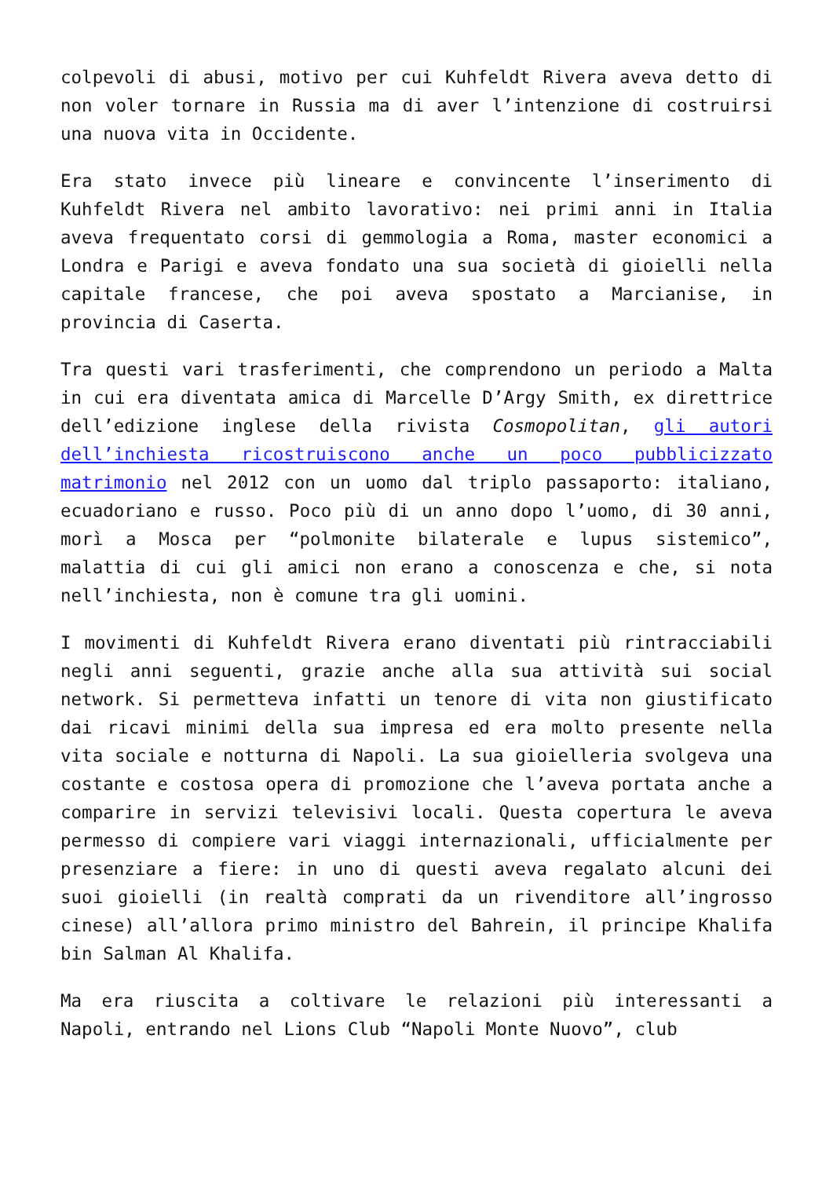colpevoli di abusi, motivo per cui Kuhfeldt Rivera aveva detto di non voler tornare in Russia ma di aver l’intenzione di costruirsi una nuova vita in Occidente.
Era stato invece più lineare e convincente l’inserimento di Kuhfeldt Rivera nel ambito lavorativo: nei primi anni in Italia aveva frequentato corsi di gemmologia a Roma, master economici a Londra e Parigi e aveva fondato una sua società di gioielli nella capitale francese, che poi aveva spostato a Marcianise, in provincia di Caserta.
Tra questi vari trasferimenti, che comprendono un periodo a Malta in cui era diventata amica di Marcelle D’Argy Smith, ex direttrice dell’edizione inglese della rivista Cosmopolitan, gli autori dell’inchiesta ricostruiscono anche un poco pubblicizzato matrimonio nel 2012 con un uomo dal triplo passaporto: italiano, ecuadoriano e russo. Poco più di un anno dopo l’uomo, di 30 anni, morì a Mosca per “polmonite bilaterale e lupus sistemico”, malattia di cui gli amici non erano a conoscenza e che, si nota nell’inchiesta, non è comune tra gli uomini.
I movimenti di Kuhfeldt Rivera erano diventati più rintracciabili negli anni seguenti, grazie anche alla sua attività sui social network. Si permetteva infatti un tenore di vita non giustificato dai ricavi minimi della sua impresa ed era molto presente nella vita sociale e notturna di Napoli. La sua gioielleria svolgeva una costante e costosa opera di promozione che l’aveva portata anche a comparire in servizi televisivi locali. Questa copertura le aveva permesso di compiere vari viaggi internazionali, ufficialmente per presenziare a fiere: in uno di questi aveva regalato alcuni dei suoi gioielli (in realtà comprati da un rivenditore all’ingrosso cinese) all’allora primo ministro del Bahrein, il principe Khalifa bin Salman Al Khalifa.
Ma era riuscita a coltivare le relazioni più interessanti a Napoli, entrando nel Lions Club “Napoli Monte Nuovo”, club